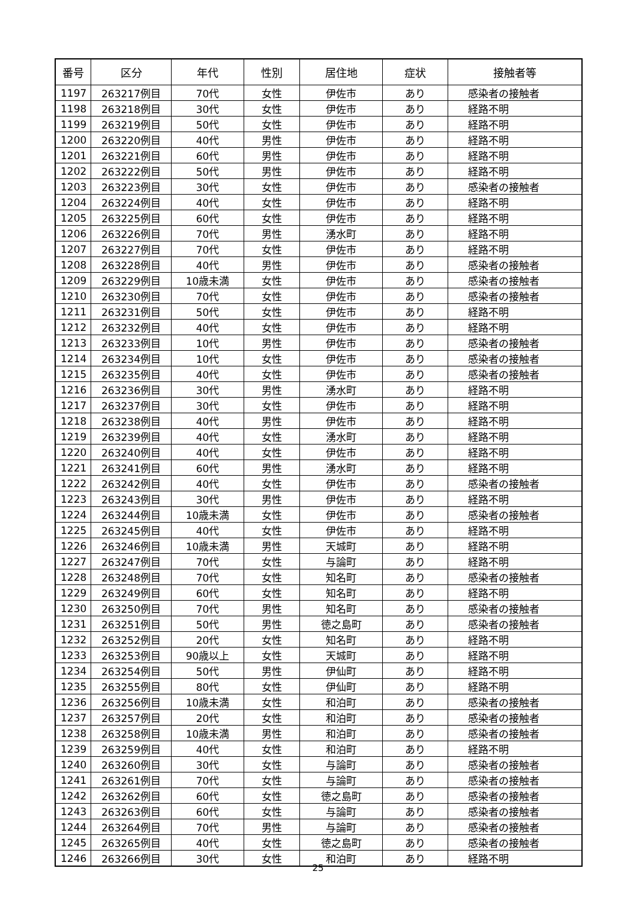| 番号 | 区分 | 年代 | 性別 | 居住地 | 症状 | 接触者等 |
| --- | --- | --- | --- | --- | --- | --- |
| 1197 | 263217例目 | 70代 | 女性 | 伊佐市 | あり | 感染者の接触者 |
| 1198 | 263218例目 | 30代 | 女性 | 伊佐市 | あり | 経路不明 |
| 1199 | 263219例目 | 50代 | 女性 | 伊佐市 | あり | 経路不明 |
| 1200 | 263220例目 | 40代 | 男性 | 伊佐市 | あり | 経路不明 |
| 1201 | 263221例目 | 60代 | 男性 | 伊佐市 | あり | 経路不明 |
| 1202 | 263222例目 | 50代 | 男性 | 伊佐市 | あり | 経路不明 |
| 1203 | 263223例目 | 30代 | 女性 | 伊佐市 | あり | 感染者の接触者 |
| 1204 | 263224例目 | 40代 | 女性 | 伊佐市 | あり | 経路不明 |
| 1205 | 263225例目 | 60代 | 女性 | 伊佐市 | あり | 経路不明 |
| 1206 | 263226例目 | 70代 | 男性 | 湧水町 | あり | 経路不明 |
| 1207 | 263227例目 | 70代 | 女性 | 伊佐市 | あり | 経路不明 |
| 1208 | 263228例目 | 40代 | 男性 | 伊佐市 | あり | 感染者の接触者 |
| 1209 | 263229例目 | 10歳未満 | 女性 | 伊佐市 | あり | 感染者の接触者 |
| 1210 | 263230例目 | 70代 | 女性 | 伊佐市 | あり | 感染者の接触者 |
| 1211 | 263231例目 | 50代 | 女性 | 伊佐市 | あり | 経路不明 |
| 1212 | 263232例目 | 40代 | 女性 | 伊佐市 | あり | 経路不明 |
| 1213 | 263233例目 | 10代 | 男性 | 伊佐市 | あり | 感染者の接触者 |
| 1214 | 263234例目 | 10代 | 女性 | 伊佐市 | あり | 感染者の接触者 |
| 1215 | 263235例目 | 40代 | 女性 | 伊佐市 | あり | 感染者の接触者 |
| 1216 | 263236例目 | 30代 | 男性 | 湧水町 | あり | 経路不明 |
| 1217 | 263237例目 | 30代 | 女性 | 伊佐市 | あり | 経路不明 |
| 1218 | 263238例目 | 40代 | 男性 | 伊佐市 | あり | 経路不明 |
| 1219 | 263239例目 | 40代 | 女性 | 湧水町 | あり | 経路不明 |
| 1220 | 263240例目 | 40代 | 女性 | 伊佐市 | あり | 経路不明 |
| 1221 | 263241例目 | 60代 | 男性 | 湧水町 | あり | 経路不明 |
| 1222 | 263242例目 | 40代 | 女性 | 伊佐市 | あり | 感染者の接触者 |
| 1223 | 263243例目 | 30代 | 男性 | 伊佐市 | あり | 経路不明 |
| 1224 | 263244例目 | 10歳未満 | 女性 | 伊佐市 | あり | 感染者の接触者 |
| 1225 | 263245例目 | 40代 | 女性 | 伊佐市 | あり | 経路不明 |
| 1226 | 263246例目 | 10歳未満 | 男性 | 天城町 | あり | 経路不明 |
| 1227 | 263247例目 | 70代 | 女性 | 与論町 | あり | 経路不明 |
| 1228 | 263248例目 | 70代 | 女性 | 知名町 | あり | 感染者の接触者 |
| 1229 | 263249例目 | 60代 | 女性 | 知名町 | あり | 経路不明 |
| 1230 | 263250例目 | 70代 | 男性 | 知名町 | あり | 感染者の接触者 |
| 1231 | 263251例目 | 50代 | 男性 | 徳之島町 | あり | 感染者の接触者 |
| 1232 | 263252例目 | 20代 | 女性 | 知名町 | あり | 経路不明 |
| 1233 | 263253例目 | 90歳以上 | 女性 | 天城町 | あり | 経路不明 |
| 1234 | 263254例目 | 50代 | 男性 | 伊仙町 | あり | 経路不明 |
| 1235 | 263255例目 | 80代 | 女性 | 伊仙町 | あり | 経路不明 |
| 1236 | 263256例目 | 10歳未満 | 女性 | 和泊町 | あり | 感染者の接触者 |
| 1237 | 263257例目 | 20代 | 女性 | 和泊町 | あり | 感染者の接触者 |
| 1238 | 263258例目 | 10歳未満 | 男性 | 和泊町 | あり | 感染者の接触者 |
| 1239 | 263259例目 | 40代 | 女性 | 和泊町 | あり | 経路不明 |
| 1240 | 263260例目 | 30代 | 女性 | 与論町 | あり | 感染者の接触者 |
| 1241 | 263261例目 | 70代 | 女性 | 与論町 | あり | 感染者の接触者 |
| 1242 | 263262例目 | 60代 | 女性 | 徳之島町 | あり | 感染者の接触者 |
| 1243 | 263263例目 | 60代 | 女性 | 与論町 | あり | 感染者の接触者 |
| 1244 | 263264例目 | 70代 | 男性 | 与論町 | あり | 感染者の接触者 |
| 1245 | 263265例目 | 40代 | 女性 | 徳之島町 | あり | 感染者の接触者 |
| 1246 | 263266例目 | 30代 | 女性 | 和泊町 | あり | 経路不明 |
25